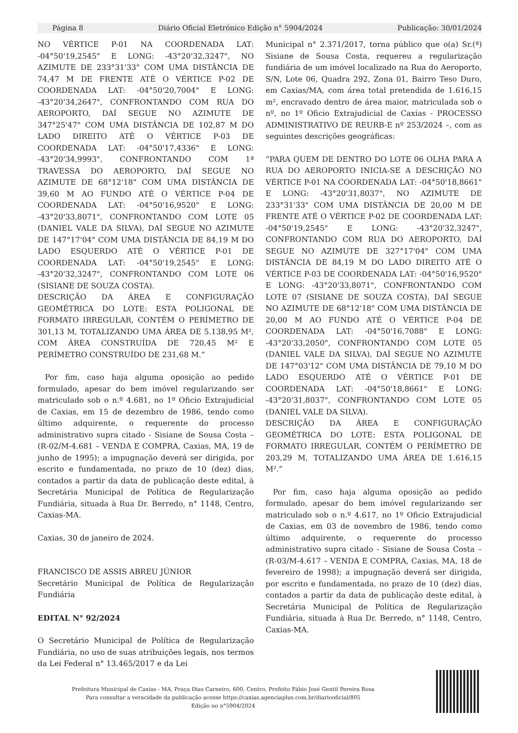Página 8 Diário Oficial Eletrónico Edição n° 5904/2024 Publicação: 30/01/2024
NO VÉRTICE P-01 NA COORDENADA LAT: -04°50'19,2545" E LONG: -43°20'32,3247", NO AZIMUTE DE 233°31'33" COM UMA DISTÂNCIA DE 74,47 M DE FRENTE ATÉ O VÉRTICE P-02 DE COORDENADA LAT: -04°50'20,7004" E LONG: -43°20'34,2647", CONFRONTANDO COM RUA DO AEROPORTO, DAÍ SEGUE NO AZIMUTE DE 347°25'47" COM UMA DISTÂNCIA DE 102,87 M DO LADO DIREITO ATÉ O VÉRTICE P-03 DE COORDENADA LAT: -04°50'17,4336" E LONG: -43°20'34,9993", CONFRONTANDO COM 1ª TRAVESSA DO AEROPORTO, DAÍ SEGUE NO AZIMUTE DE 68°12'18" COM UMA DISTÂNCIA DE 39,60 M AO FUNDO ATÉ O VÉRTICE P-04 DE COORDENADA LAT: -04°50'16,9520" E LONG: -43°20'33,8071", CONFRONTANDO COM LOTE 05 (DANIEL VALE DA SILVA), DAÍ SEGUE NO AZIMUTE DE 147°17'04" COM UMA DISTÂNCIA DE 84,19 M DO LADO ESQUERDO ATÉ O VÉRTICE P-01 DE COORDENADA LAT: -04°50'19,2545" E LONG: -43°20'32,3247", CONFRONTANDO COM LOTE 06 (SISIANE DE SOUZA COSTA).
DESCRIÇÃO DA ÁREA E CONFIGURAÇÃO GEOMÉTRICA DO LOTE: ESTA POLIGONAL DE FORMATO IRREGULAR, CONTÉM O PERÍMETRO DE 301,13 M, TOTALIZANDO UMA ÁREA DE 5.138,95 M², COM ÁREA CONSTRUÍDA DE 720,45 M² E PERÍMETRO CONSTRUÍDO DE 231,68 M.”
Por fim, caso haja alguma oposição ao pedido formulado, apesar do bem imóvel regularizando ser matriculado sob o n.º 4.681, no 1º Oficio Extrajudicial de Caxias, em 15 de dezembro de 1986, tendo como último adquirente, o requerente do processo administrativo supra citado - Sisiane de Sousa Costa – (R-02/M-4.681 – VENDA E COMPRA, Caxias, MA, 19 de junho de 1995); a impugnação deverá ser dirigida, por escrito e fundamentada, no prazo de 10 (dez) dias, contados a partir da data de publicação deste edital, à Secretária Municipal de Política de Regularização Fundiária, situada à Rua Dr. Berredo, n° 1148, Centro, Caxias-MA.
Caxias, 30 de janeiro de 2024.
FRANCISCO DE ASSIS ABREU JÚNIOR
Secretário Municipal de Política de Regularização Fundiária
EDITAL N° 92/2024
O Secretário Municipal de Política de Regularização Fundiária, no uso de suas atribuições legais, nos termos da Lei Federal n° 13.465/2017 e da Lei
Municipal n° 2.371/2017, torna público que o(a) Sr.(ª) Sisiane de Sousa Costa, requereu a regularização fundiária de um imóvel localizado na Rua do Aeroporto, S/N, Lote 06, Quadra 292, Zona 01, Bairro Teso Duro, em Caxias/MA, com área total pretendida de 1.616,15 m², encravado dentro de área maior, matriculada sob o nº, no 1º Oficio Extrajudicial de Caxias - PROCESSO ADMINISTRATIVO DE REURB-E nº 253/2024 –, com as seguintes descrições geográficas:
“PARA QUEM DE DENTRO DO LOTE 06 OLHA PARA A RUA DO AEROPORTO INICIA-SE A DESCRIÇÃO NO VÉRTICE P-01 NA COORDENADA LAT: -04°50'18,8661" E LONG: -43°20'31,8037", NO AZIMUTE DE 233°31'33" COM UMA DISTÂNCIA DE 20,00 M DE FRENTE ATÉ O VÉRTICE P-02 DE COORDENADA LAT: -04°50'19,2545" E LONG: -43°20'32,3247", CONFRONTANDO COM RUA DO AEROPORTO, DAÍ SEGUE NO AZIMUTE DE 327°17'04" COM UMA DISTÂNCIA DE 84,19 M DO LADO DIREITO ATÉ O VÉRTICE P-03 DE COORDENADA LAT: -04°50'16,9520" E LONG: -43°20'33,8071", CONFRONTANDO COM LOTE 07 (SISIANE DE SOUZA COSTA), DAÍ SEGUE NO AZIMUTE DE 68°12'18" COM UMA DISTÂNCIA DE 20,00 M AO FUNDO ATÉ O VÉRTICE P-04 DE COORDENADA LAT: -04°50'16,7088" E LONG: -43°20'33,2050", CONFRONTANDO COM LOTE 05 (DANIEL VALE DA SILVA), DAÍ SEGUE NO AZIMUTE DE 147°03'12" COM UMA DISTÂNCIA DE 79,10 M DO LADO ESQUERDO ATÉ O VÉRTICE P-01 DE COORDENADA LAT: -04°50'18,8661" E LONG: -43°20'31,8037", CONFRONTANDO COM LOTE 05 (DANIEL VALE DA SILVA).
DESCRIÇÃO DA ÁREA E CONFIGURAÇÃO GEOMÉTRICA DO LOTE: ESTA POLIGONAL DE FORMATO IRREGULAR, CONTÉM O PERÍMETRO DE 203,29 M, TOTALIZANDO UMA ÁREA DE 1.616,15 M².”
Por fim, caso haja alguma oposição ao pedido formulado, apesar do bem imóvel regularizando ser matriculado sob o n.º 4.617, no 1º Oficio Extrajudicial de Caxias, em 03 de novembro de 1986, tendo como último adquirente, o requerente do processo administrativo supra citado - Sisiane de Sousa Costa – (R-03/M-4.617 – VENDA E COMPRA, Caxias, MA, 18 de fevereiro de 1998); a impugnação deverá ser dirigida, por escrito e fundamentada, no prazo de 10 (dez) dias, contados a partir da data de publicação deste edital, à Secretária Municipal de Política de Regularização Fundiária, situada à Rua Dr. Berredo, n° 1148, Centro, Caxias-MA.
Prefeitura Municipal de Caxias - MA, Praça Dias Carneiro, 600, Centro, Prefeito Fábio José Gentil Pereira Rosa
Para consultar a veracidade da publicação acesse https://caxias.agenciaplus.com.br/diariooficial/805
Edição no n°5904/2024